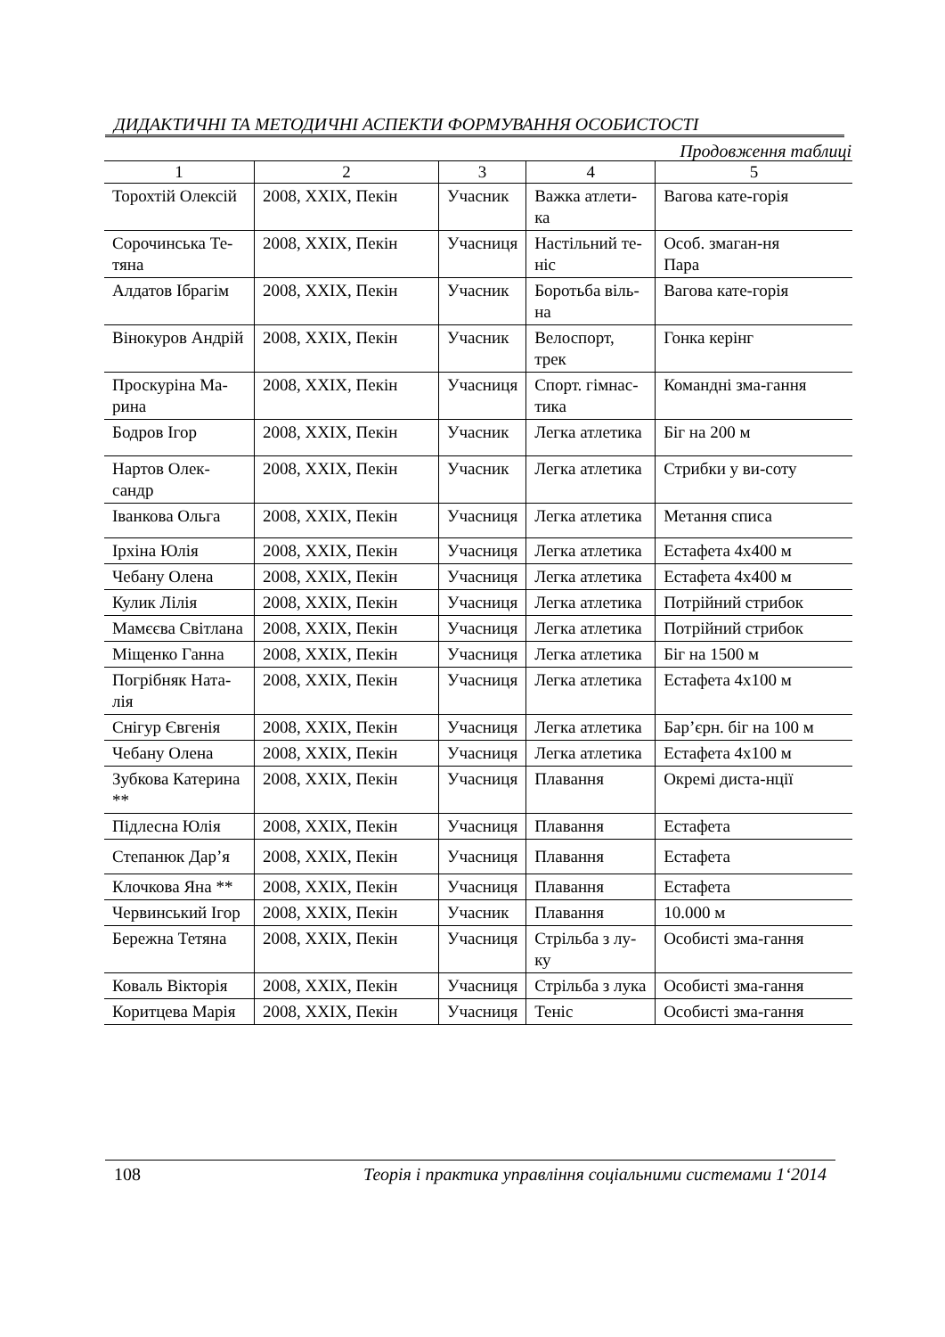ДИДАКТИЧНІ ТА МЕТОДИЧНІ АСПЕКТИ ФОРМУВАННЯ ОСОБИСТОСТІ
Продовження таблиці
| 1 | 2 | 3 | 4 | 5 |
| --- | --- | --- | --- | --- |
| Торохтій Олексій | 2008, XXIX, Пекін | Учасник | Важка атлети-ка | Вагова кате-горія |
| Сорочинська Те-тяна | 2008, XXIX, Пекін | Учасниця | Настільний те-ніс | Особ. змаган-ня Пара |
| Алдатов Ібрагім | 2008, XXIX, Пекін | Учасник | Боротьба віль-на | Вагова кате-горія |
| Вінокуров Андрій | 2008, XXIX, Пекін | Учасник | Велоспорт, трек | Гонка керінг |
| Проскуріна Ма-рина | 2008, XXIX, Пекін | Учасниця | Спорт. гімнас-тика | Командні зма-гання |
| Бодров Ігор | 2008, XXIX, Пекін | Учасник | Легка атлетика | Біг на 200 м |
| Нартов Олек-сандр | 2008, XXIX, Пекін | Учасник | Легка атлетика | Стрибки у ви-соту |
| Іванкова Ольга | 2008, XXIX, Пекін | Учасниця | Легка атлетика | Метання списа |
| Ірхіна Юлія | 2008, XXIX, Пекін | Учасниця | Легка атлетика | Естафета 4x400 м |
| Чебану Олена | 2008, XXIX, Пекін | Учасниця | Легка атлетика | Естафета 4x400 м |
| Кулик Лілія | 2008, XXIX, Пекін | Учасниця | Легка атлетика | Потрійний стрибок |
| Мамєєва Світлана | 2008, XXIX, Пекін | Учасниця | Легка атлетика | Потрійний стрибок |
| Міщенко Ганна | 2008, XXIX, Пекін | Учасниця | Легка атлетика | Біг на 1500 м |
| Погрібняк Ната-лія | 2008, XXIX, Пекін | Учасниця | Легка атлетика | Естафета 4x100 м |
| Снігур Євгенія | 2008, XXIX, Пекін | Учасниця | Легка атлетика | Бар’єрн. біг на 100 м |
| Чебану Олена | 2008, XXIX, Пекін | Учасниця | Легка атлетика | Естафета 4x100 м |
| Зубкова Катерина ** | 2008, XXIX, Пекін | Учасниця | Плавання | Окремі диста-нції |
| Підлесна Юлія | 2008, XXIX, Пекін | Учасниця | Плавання | Естафета |
| Степанюк Дар’я | 2008, XXIX, Пекін | Учасниця | Плавання | Естафета |
| Клочкова Яна ** | 2008, XXIX, Пекін | Учасниця | Плавання | Естафета |
| Червинський Ігор | 2008, XXIX, Пекін | Учасник | Плавання | 10.000 м |
| Бережна Тетяна | 2008, XXIX, Пекін | Учасниця | Стрільба з лу-ку | Особисті зма-гання |
| Коваль Вікторія | 2008, XXIX, Пекін | Учасниця | Стрільба з лука | Особисті зма-гання |
| Коритцева Марія | 2008, XXIX, Пекін | Учасниця | Теніс | Особисті зма-гання |
108 Теорія і практика управління соціальними системами 1‘2014